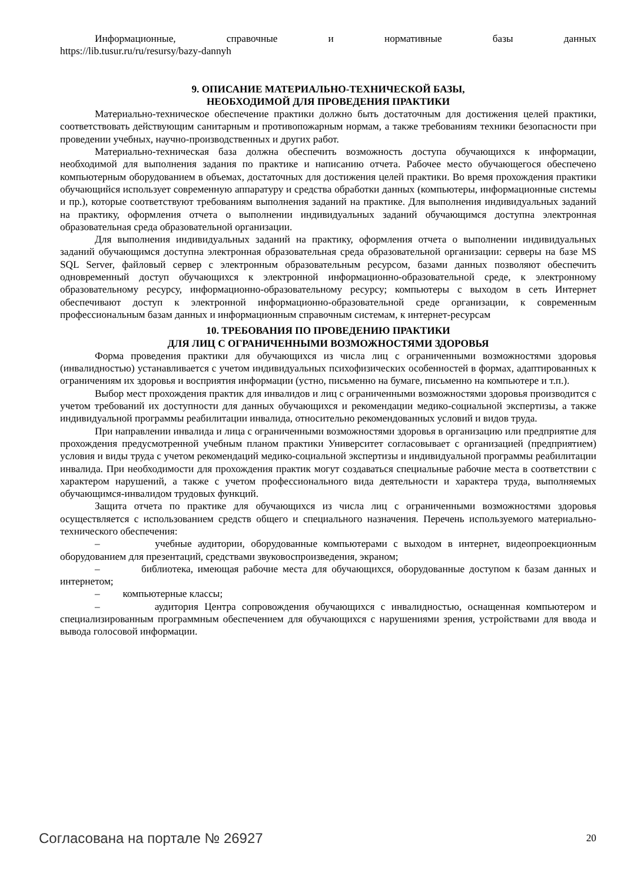Информационные, справочные и нормативные базы данных
https://lib.tusur.ru/ru/resursy/bazy-dannyh
9. ОПИСАНИЕ МАТЕРИАЛЬНО-ТЕХНИЧЕСКОЙ БАЗЫ,
НЕОБХОДИМОЙ ДЛЯ ПРОВЕДЕНИЯ ПРАКТИКИ
Материально-техническое обеспечение практики должно быть достаточным для достижения целей практики, соответствовать действующим санитарным и противопожарным нормам, а также требованиям техники безопасности при проведении учебных, научно-производственных и других работ.
Материально-техническая база должна обеспечить возможность доступа обучающихся к информации, необходимой для выполнения задания по практике и написанию отчета. Рабочее место обучающегося обеспечено компьютерным оборудованием в объемах, достаточных для достижения целей практики. Во время прохождения практики обучающийся использует современную аппаратуру и средства обработки данных (компьютеры, информационные системы и пр.), которые соответствуют требованиям выполнения заданий на практике. Для выполнения индивидуальных заданий на практику, оформления отчета о выполнении индивидуальных заданий обучающимся доступна электронная образовательная среда образовательной организации.
Для выполнения индивидуальных заданий на практику, оформления отчета о выполнении индивидуальных заданий обучающимся доступна электронная образовательная среда образовательной организации: серверы на базе MS SQL Server, файловый сервер с электронным образовательным ресурсом, базами данных позволяют обеспечить одновременный доступ обучающихся к электронной информационно-образовательной среде, к электронному образовательному ресурсу, информационно-образовательному ресурсу; компьютеры с выходом в сеть Интернет обеспечивают доступ к электронной информационно-образовательной среде организации, к современным профессиональным базам данных и информационным справочным системам, к интернет-ресурсам
10. ТРЕБОВАНИЯ ПО ПРОВЕДЕНИЮ ПРАКТИКИ
ДЛЯ ЛИЦ С ОГРАНИЧЕННЫМИ ВОЗМОЖНОСТЯМИ ЗДОРОВЬЯ
Форма проведения практики для обучающихся из числа лиц с ограниченными возможностями здоровья (инвалидностью) устанавливается с учетом индивидуальных психофизических особенностей в формах, адаптированных к ограничениям их здоровья и восприятия информации (устно, письменно на бумаге, письменно на компьютере и т.п.).
Выбор мест прохождения практик для инвалидов и лиц с ограниченными возможностями здоровья производится с учетом требований их доступности для данных обучающихся и рекомендации медико-социальной экспертизы, а также индивидуальной программы реабилитации инвалида, относительно рекомендованных условий и видов труда.
При направлении инвалида и лица с ограниченными возможностями здоровья в организацию или предприятие для прохождения предусмотренной учебным планом практики Университет согласовывает с организацией (предприятием) условия и виды труда с учетом рекомендаций медико-социальной экспертизы и индивидуальной программы реабилитации инвалида. При необходимости для прохождения практик могут создаваться специальные рабочие места в соответствии с характером нарушений, а также с учетом профессионального вида деятельности и характера труда, выполняемых обучающимся-инвалидом трудовых функций.
Защита отчета по практике для обучающихся из числа лиц с ограниченными возможностями здоровья осуществляется с использованием средств общего и специального назначения. Перечень используемого материально-технического обеспечения:
– учебные аудитории, оборудованные компьютерами с выходом в интернет, видеопроекционным оборудованием для презентаций, средствами звуковоспроизведения, экраном;
– библиотека, имеющая рабочие места для обучающихся, оборудованные доступом к базам данных и интернетом;
– компьютерные классы;
– аудитория Центра сопровождения обучающихся с инвалидностью, оснащенная компьютером и специализированным программным обеспечением для обучающихся с нарушениями зрения, устройствами для ввода и вывода голосовой информации.
Согласована на портале № 26927 20